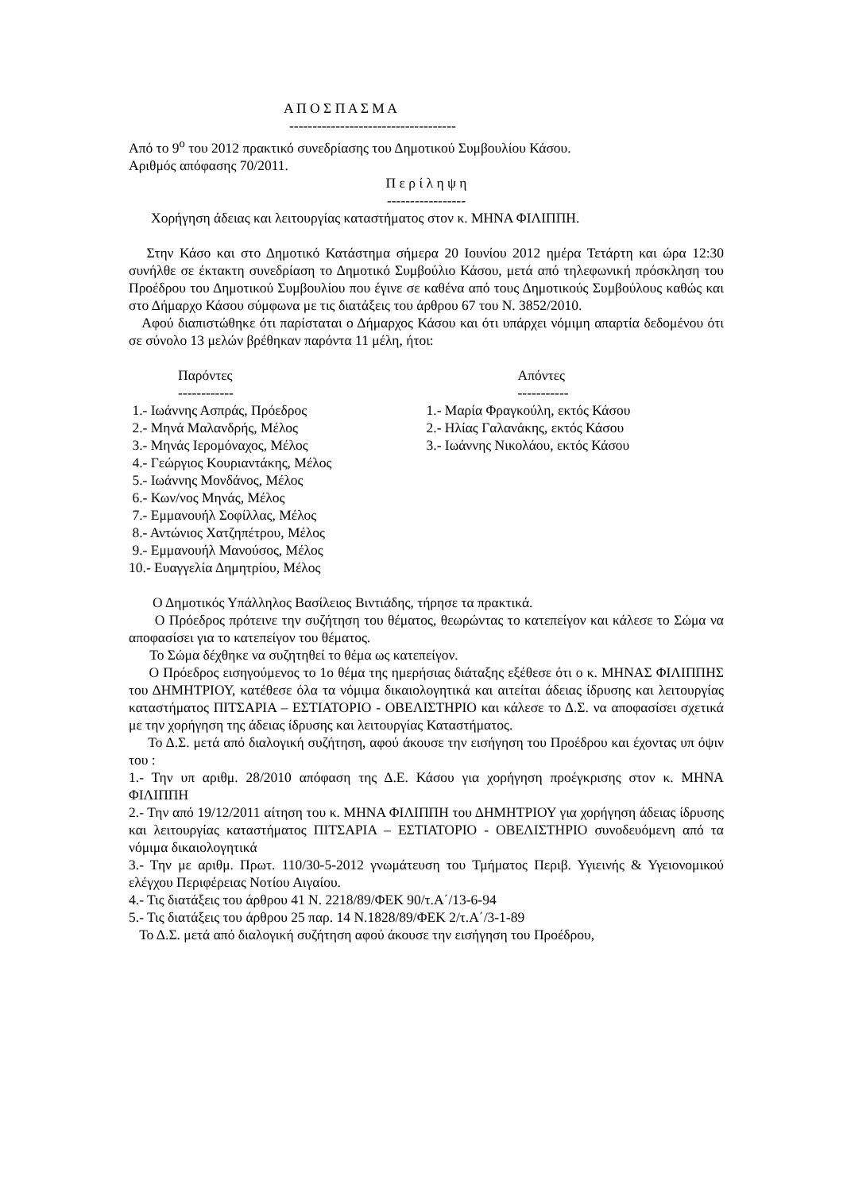Α Π Ο Σ Π Α Σ Μ Α
------------------------------------
Από το 9<sup>ο</sup> του 2012 πρακτικό συνεδρίασης του Δημοτικού Συμβουλίου Κάσου.
Αριθμός απόφασης 70/2011.
Π ε ρ ί λ η ψ η
-----------------
Χορήγηση άδειας και λειτουργίας καταστήματος στον κ. ΜΗΝΑ ΦΙΛΙΠΠΗ.
Στην Κάσο και στο Δημοτικό Κατάστημα σήμερα 20 Ιουνίου 2012 ημέρα Τετάρτη και ώρα 12:30 συνήλθε σε έκτακτη συνεδρίαση το Δημοτικό Συμβούλιο Κάσου, μετά από τηλεφωνική πρόσκληση του Προέδρου του Δημοτικού Συμβουλίου που έγινε σε καθένα από τους Δημοτικούς Συμβούλους καθώς και στο Δήμαρχο Κάσου σύμφωνα με τις διατάξεις του άρθρου 67 του Ν. 3852/2010.
Αφού διαπιστώθηκε ότι παρίσταται ο Δήμαρχος Κάσου και ότι υπάρχει νόμιμη απαρτία δεδομένου ότι σε σύνολο 13 μελών βρέθηκαν παρόντα 11 μέλη, ήτοι:
Παρόντες
------------
1.- Ιωάννης Ασπράς, Πρόεδρος
2.- Μηνά Μαλανδρής, Μέλος
3.- Μηνάς Ιερομόναχος, Μέλος
4.- Γεώργιος Κουριαντάκης, Μέλος
5.- Ιωάννης Μονδάνος, Μέλος
6.- Κων/νος Μηνάς, Μέλος
7.- Εμμανουήλ Σοφίλλας, Μέλος
8.- Αντώνιος Χατζηπέτρου, Μέλος
9.- Εμμανουήλ Μανούσος, Μέλος
10.- Ευαγγελία Δημητρίου, Μέλος
Απόντες
-----------
1.- Μαρία Φραγκούλη, εκτός Κάσου
2.- Ηλίας Γαλανάκης, εκτός Κάσου
3.- Ιωάννης Νικολάου, εκτός Κάσου
Ο Δημοτικός Υπάλληλος Βασίλειος Βιντιάδης, τήρησε τα πρακτικά.
Ο Πρόεδρος πρότεινε την συζήτηση του θέματος, θεωρώντας το κατεπείγον και κάλεσε το Σώμα να αποφασίσει για το κατεπείγον του θέματος.
Το Σώμα δέχθηκε να συζητηθεί το θέμα ως κατεπείγον.
Ο Πρόεδρος εισηγούμενος το 1ο θέμα της ημερήσιας διάταξης εξέθεσε ότι ο κ. ΜΗΝΑΣ ΦΙΛΙΠΠΗΣ του ΔΗΜΗΤΡΙΟΥ, κατέθεσε όλα τα νόμιμα δικαιολογητικά και αιτείται άδειας ίδρυσης και λειτουργίας καταστήματος ΠΙΤΣΑΡΙΑ – ΕΣΤΙΑΤΟΡΙΟ - ΟΒΕΛΙΣΤΗΡΙΟ και κάλεσε το Δ.Σ. να αποφασίσει σχετικά με την χορήγηση της άδειας ίδρυσης και λειτουργίας Καταστήματος.
Το Δ.Σ. μετά από διαλογική συζήτηση, αφού άκουσε την εισήγηση του Προέδρου και έχοντας υπ όψιν του :
1.- Την υπ αριθμ. 28/2010 απόφαση της Δ.Ε. Κάσου για χορήγηση προέγκρισης στον κ. ΜΗΝΑ ΦΙΛΙΠΠΗ
2.- Την από 19/12/2011 αίτηση του κ. ΜΗΝΑ ΦΙΛΙΠΠΗ του ΔΗΜΗΤΡΙΟΥ για χορήγηση άδειας ίδρυσης και λειτουργίας καταστήματος ΠΙΤΣΑΡΙΑ – ΕΣΤΙΑΤΟΡΙΟ - ΟΒΕΛΙΣΤΗΡΙΟ συνοδευόμενη από τα νόμιμα δικαιολογητικά
3.- Την με αριθμ. Πρωτ. 110/30-5-2012 γνωμάτευση του Τμήματος Περιβ. Υγιεινής & Υγειονομικού ελέγχου Περιφέρειας Νοτίου Αιγαίου.
4.- Τις διατάξεις του άρθρου 41 Ν. 2218/89/ΦΕΚ 90/τ.Α΄/13-6-94
5.- Τις διατάξεις του άρθρου 25 παρ. 14 Ν.1828/89/ΦΕΚ 2/τ.Α΄/3-1-89
Το Δ.Σ. μετά από διαλογική συζήτηση αφού άκουσε την εισήγηση του Προέδρου,